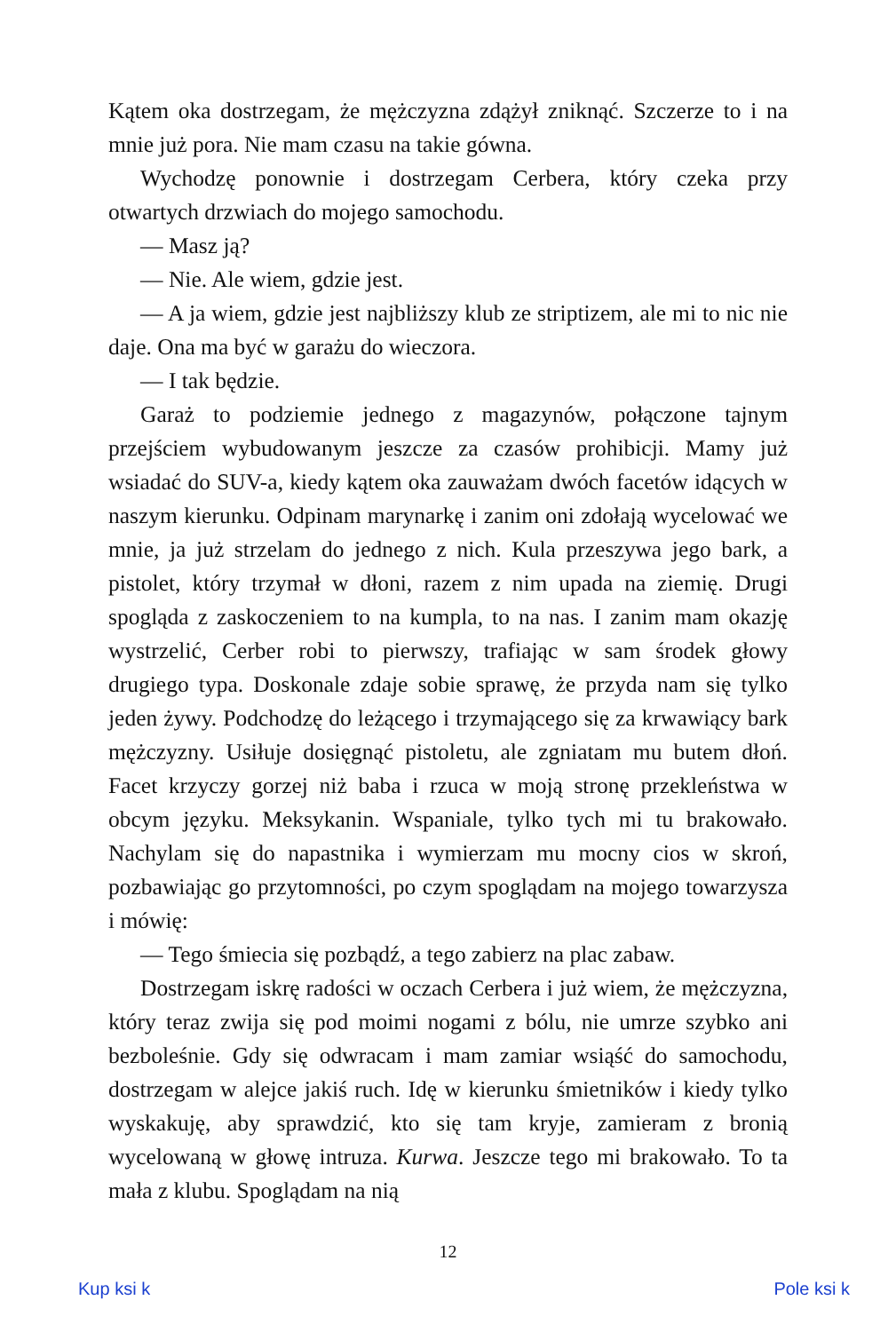Kątem oka dostrzegam, że mężczyzna zdążył zniknąć. Szczerze to i na mnie już pora. Nie mam czasu na takie gówna.
Wychodzę ponownie i dostrzegam Cerbera, który czeka przy otwartych drzwiach do mojego samochodu.
— Masz ją?
— Nie. Ale wiem, gdzie jest.
— A ja wiem, gdzie jest najbliższy klub ze striptizem, ale mi to nic nie daje. Ona ma być w garażu do wieczora.
— I tak będzie.
Garaż to podziemie jednego z magazynów, połączone tajnym przejściem wybudowanym jeszcze za czasów prohibicji. Mamy już wsiadać do SUV-a, kiedy kątem oka zauważam dwóch facetów idących w naszym kierunku. Odpinam marynarkę i zanim oni zdołają wycelować we mnie, ja już strzelam do jednego z nich. Kula przeszywa jego bark, a pistolet, który trzymał w dłoni, razem z nim upada na ziemię. Drugi spogląda z zaskoczeniem to na kumpla, to na nas. I zanim mam okazję wystrzelić, Cerber robi to pierwszy, trafiając w sam środek głowy drugiego typa. Doskonale zdaje sobie sprawę, że przyda nam się tylko jeden żywy. Podchodzę do leżącego i trzymającego się za krwawiący bark mężczyzny. Usiłuje dosięgnąć pistoletu, ale zgniatam mu butem dłoń. Facet krzyczy gorzej niż baba i rzuca w moją stronę przekleństwa w obcym języku. Meksykanin. Wspaniale, tylko tych mi tu brakowało. Nachylam się do napastnika i wymierzam mu mocny cios w skroń, pozbawiając go przytomności, po czym spoglądam na mojego towarzysza i mówię:
— Tego śmiecia się pozbądź, a tego zabierz na plac zabaw.
Dostrzegam iskrę radości w oczach Cerbera i już wiem, że mężczyzna, który teraz zwija się pod moimi nogami z bólu, nie umrze szybko ani bezboleśnie. Gdy się odwracam i mam zamiar wsiąść do samochodu, dostrzegam w alejce jakiś ruch. Idę w kierunku śmietników i kiedy tylko wyskakuję, aby sprawdzić, kto się tam kryje, zamieram z bronią wycelowaną w głowę intruza. Kurwa. Jeszcze tego mi brakowało. To ta mała z klubu. Spoglądam na nią
12
Kup ksi k Pole ksi k